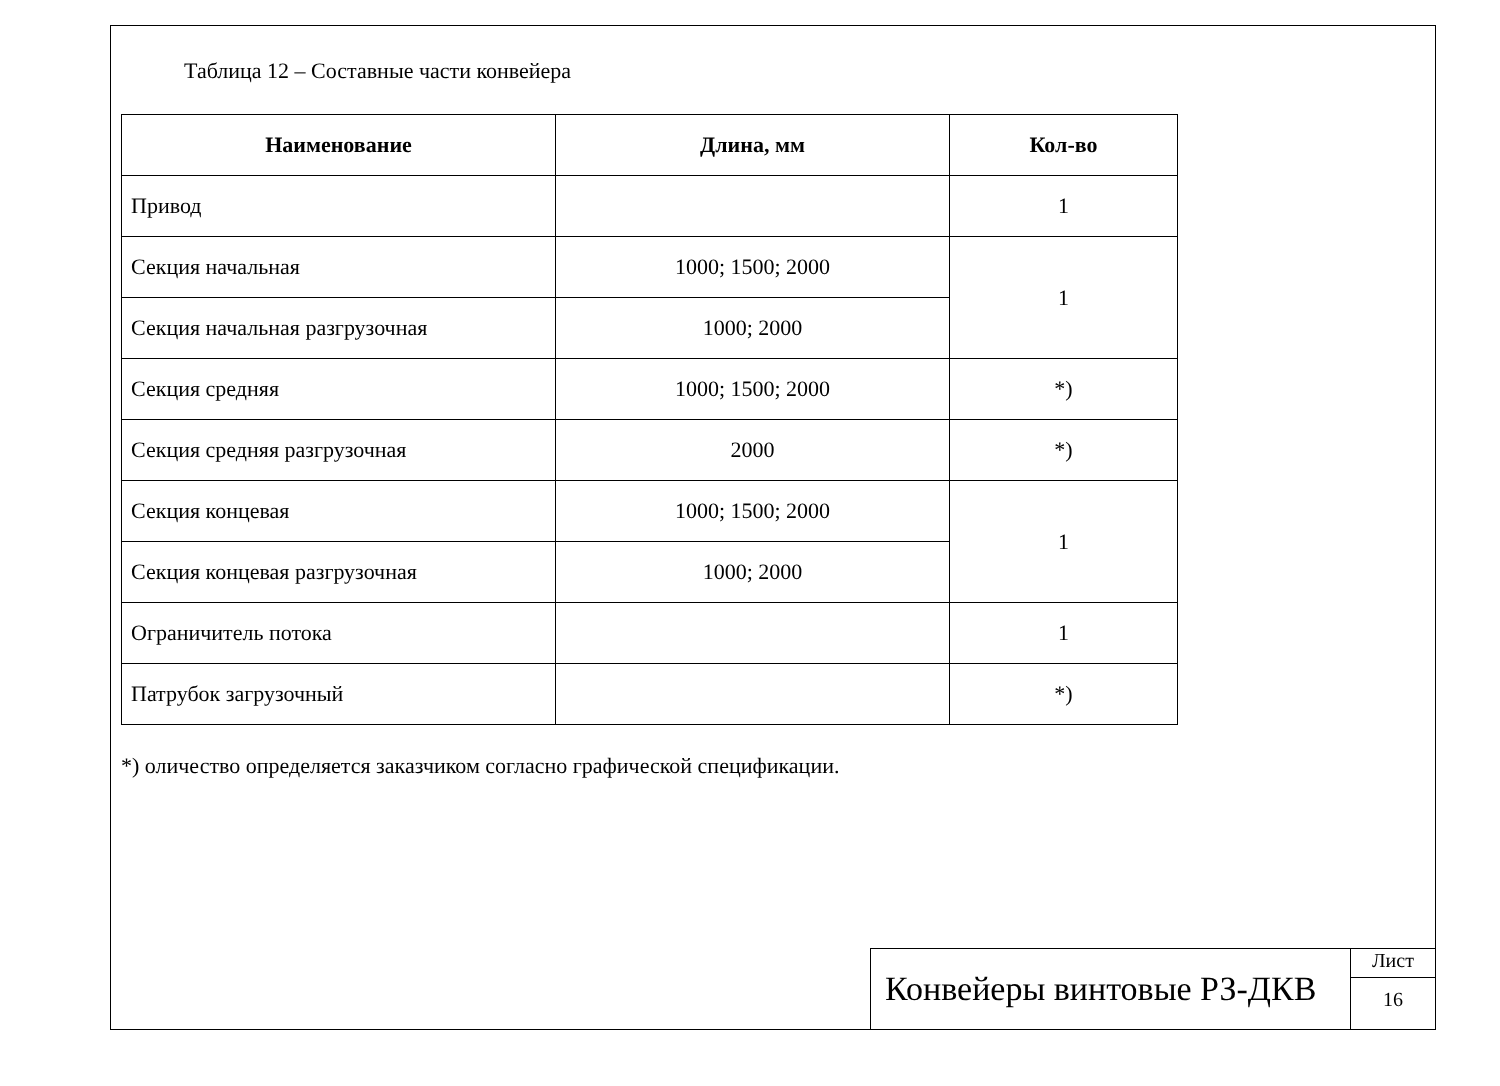Таблица 12 – Составные части конвейера
| Наименование | Длина, мм | Кол-во |
| --- | --- | --- |
| Привод | | 1 |
| Секция начальная | 1000; 1500; 2000 | 1 |
| Секция начальная разгрузочная | 1000; 2000 | |
| Секция средняя | 1000; 1500; 2000 | *) |
| Секция средняя разгрузочная | 2000 | *) |
| Секция концевая | 1000; 1500; 2000 | 1 |
| Секция концевая разгрузочная | 1000; 2000 | |
| Ограничитель потока | | 1 |
| Патрубок загрузочный | | *) |
*) оличество определяется заказчиком согласно графической спецификации.
Конвейеры винтовые РЗ-ДКВ
Лист
16